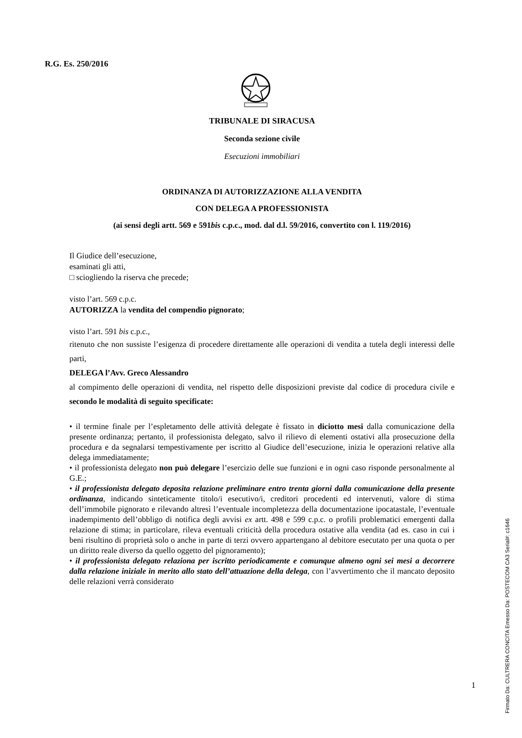R.G. Es. 250/2016
TRIBUNALE DI SIRACUSA
Seconda sezione civile
Esecuzioni immobiliari
ORDINANZA DI AUTORIZZAZIONE ALLA VENDITA
CON DELEGA A PROFESSIONISTA
(ai sensi degli artt. 569 e 591bis c.p.c., mod. dal d.l. 59/2016, convertito con l. 119/2016)
Il Giudice dell’esecuzione,
esaminati gli atti,
□ sciogliendo la riserva che precede;
visto l’art. 569 c.p.c.
AUTORIZZA la vendita del compendio pignorato;
visto l’art. 591 bis c.p.c.,
ritenuto che non sussiste l’esigenza di procedere direttamente alle operazioni di vendita a tutela degli interessi delle parti,
DELEGA l’Avv. Greco Alessandro
al compimento delle operazioni di vendita, nel rispetto delle disposizioni previste dal codice di procedura civile e secondo le modalità di seguito specificate:
• il termine finale per l’espletamento delle attività delegate è fissato in diciotto mesi dalla comunicazione della presente ordinanza; pertanto, il professionista delegato, salvo il rilievo di elementi ostativi alla prosecuzione della procedura e da segnalarsi tempestivamente per iscritto al Giudice dell’esecuzione, inizia le operazioni relative alla delega immediatamente;
• il professionista delegato non può delegare l’esercizio delle sue funzioni e in ogni caso risponde personalmente al G.E.;
• il professionista delegato deposita relazione preliminare entro trenta giorni dalla comunicazione della presente ordinanza, indicando sinteticamente titolo/i esecutivo/i, creditori procedenti ed intervenuti, valore di stima dell’immobile pignorato e rilevando altresì l’eventuale incompletezza della documentazione ipocatastale, l’eventuale inadempimento dell’obbligo di notifica degli avvisi ex artt. 498 e 599 c.p.c. o profili problematici emergenti dalla relazione di stima; in particolare, rileva eventuali criticità della procedura ostative alla vendita (ad es. caso in cui i beni risultino di proprietà solo o anche in parte di terzi ovvero appartengano al debitore esecutato per una quota o per un diritto reale diverso da quello oggetto del pignoramento);
• il professionista delegato relaziona per iscritto periodicamente e comunque almeno ogni sei mesi a decorrere dalla relazione iniziale in merito allo stato dell’attuazione della delega, con l’avvertimento che il mancato deposito delle relazioni verrà considerato
1
Firmato Da: CULTRERA CONCITA Emesso Da: POSTECOM CA3 Serial#: c1646